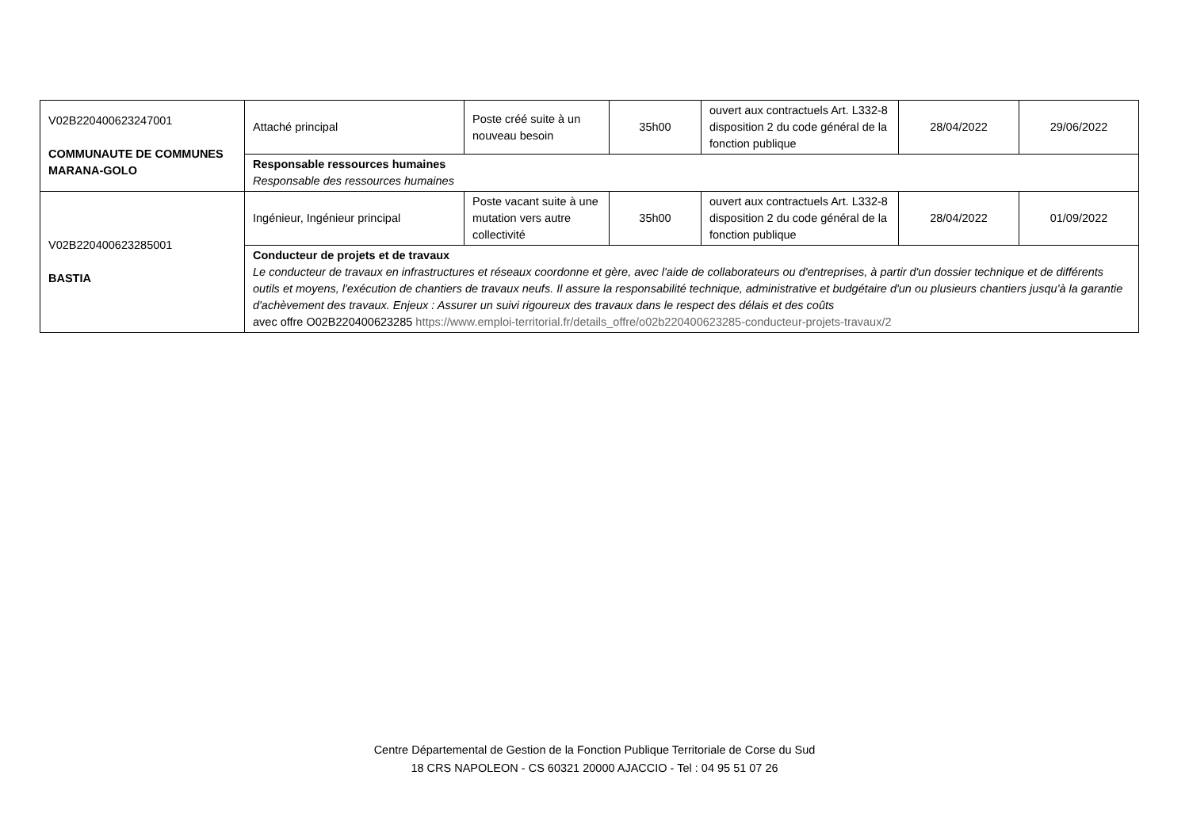| V02B220400623247001 COMMUNAUTE DE COMMUNES MARANA-GOLO | Attaché principal | Poste créé suite à un nouveau besoin | 35h00 | ouvert aux contractuels Art. L332-8 disposition 2 du code général de la fonction publique | 28/04/2022 | 29/06/2022 |
| | Responsable ressources humaines Responsable des ressources humaines | | | | | |
| V02B220400623285001 BASTIA | Ingénieur, Ingénieur principal | Poste vacant suite à une mutation vers autre collectivité | 35h00 | ouvert aux contractuels Art. L332-8 disposition 2 du code général de la fonction publique | 28/04/2022 | 01/09/2022 |
| | Conducteur de projets et de travaux Le conducteur de travaux en infrastructures et réseaux coordonne et gère, avec l'aide de collaborateurs ou d'entreprises, à partir d'un dossier technique et de différents outils et moyens, l'exécution de chantiers de travaux neufs. Il assure la responsabilité technique, administrative et budgétaire d'un ou plusieurs chantiers jusqu'à la garantie d'achèvement des travaux. Enjeux : Assurer un suivi rigoureux des travaux dans le respect des délais et des coûts avec offre O02B220400623285 https://www.emploi-territorial.fr/details_offre/o02b220400623285-conducteur-projets-travaux/2 | | | | | |
Centre Départemental de Gestion de la Fonction Publique Territoriale de Corse du Sud
18 CRS NAPOLEON - CS 60321 20000 AJACCIO - Tel : 04 95 51 07 26